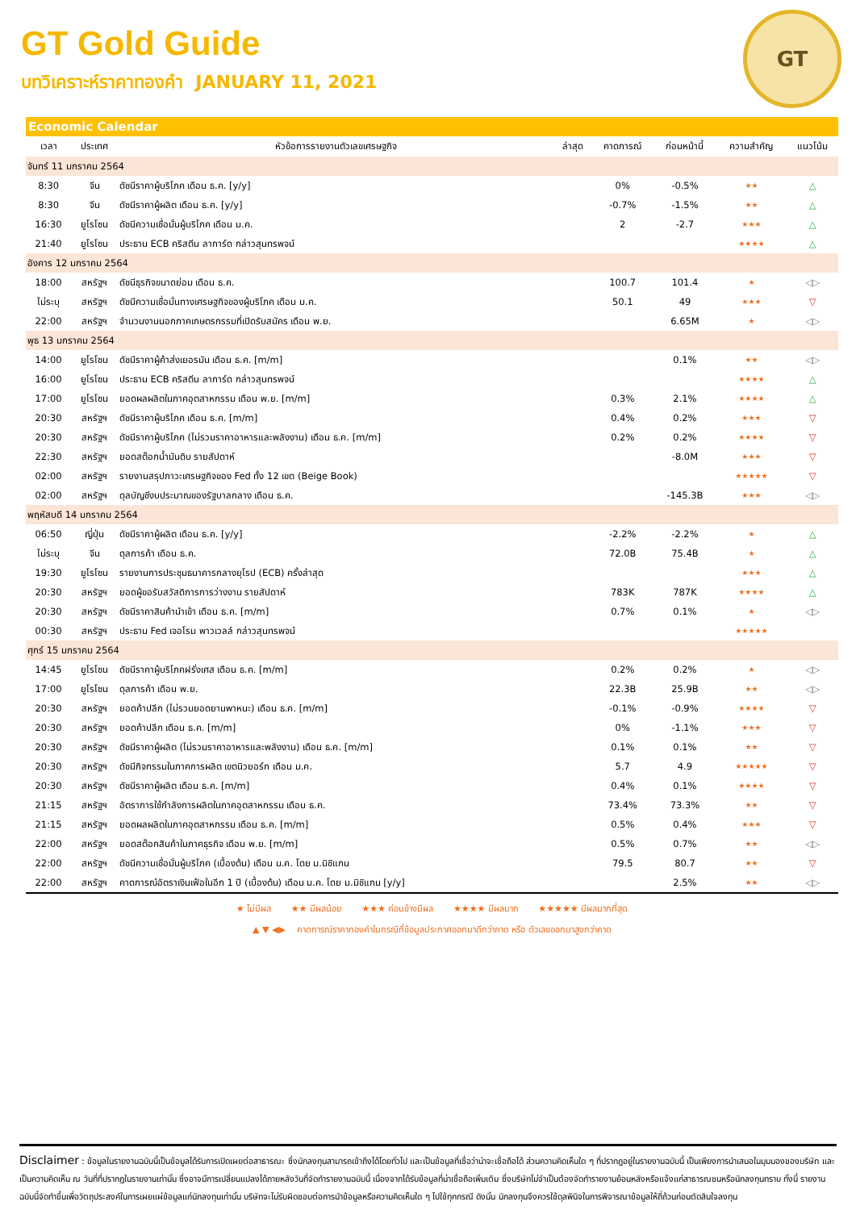GT
GT Gold Guide
บทวิเคราะห์ราคาทองคำ JANUARY 11, 2021
Economic Calendar
| เวลา | ประเทศ | หัวข้อการรายงานตัวเลขเศรษฐกิจ | ล่าสุด | คาดการณ์ | ก่อนหน้านี้ | ความสำคัญ | แนวโน้ม |
| --- | --- | --- | --- | --- | --- | --- | --- |
| จันทร์ 11 มกราคม 2564 | | | | | | | |
| 8:30 | จีน | ดัชนีราคาผู้บริโภค เดือน ธ.ค. [y/y] | | 0% | -0.5% | ★★ | △ |
| 8:30 | จีน | ดัชนีราคาผู้ผลิต เดือน ธ.ค. [y/y] | | -0.7% | -1.5% | ★★ | △ |
| 16:30 | ยูโรโซน | ดัชนีความเชื่อมั่นผู้บริโภค เดือน ม.ค. | | 2 | -2.7 | ★★★ | △ |
| 21:40 | ยูโรโซน | ประธาน ECB คริสตีน ลาการ์ด กล่าวสุนทรพจน์ | | | | ★★★★ | △ |
| อังคาร 12 มกราคม 2564 | | | | | | | |
| 18:00 | สหรัฐฯ | ดัชนีธุรกิจขนาดย่อม เดือน ธ.ค. | | 100.7 | 101.4 | ★ | ◁▷ |
| ไม่ระบุ | สหรัฐฯ | ดัชนีความเชื่อมั่นทางเศรษฐกิจของผู้บริโภค เดือน ม.ค. | | 50.1 | 49 | ★★★ | ▽ |
| 22:00 | สหรัฐฯ | จำนวนงานนอกภาคเกษตรกรรมที่เปิดรับสมัคร เดือน พ.ย. | | | 6.65M | ★ | ◁▷ |
| พุธ 13 มกราคม 2564 | | | | | | | |
| 14:00 | ยูโรโซน | ดัชนีราคาผู้ค้าส่งเยอรมัน เดือน ธ.ค. [m/m] | | | 0.1% | ★★ | ◁▷ |
| 16:00 | ยูโรโซน | ประธาน ECB คริสตีน ลาการ์ด กล่าวสุนทรพจน์ | | | | ★★★★ | △ |
| 17:00 | ยูโรโซน | ยอดผลผลิตในภาคอุตสาหกรรม เดือน พ.ย. [m/m] | | 0.3% | 2.1% | ★★★★ | △ |
| 20:30 | สหรัฐฯ | ดัชนีราคาผู้บริโภค เดือน ธ.ค. [m/m] | | 0.4% | 0.2% | ★★★ | ▽ |
| 20:30 | สหรัฐฯ | ดัชนีราคาผู้บริโภค (ไม่รวมราคาอาหารและพลังงาน) เดือน ธ.ค. [m/m] | | 0.2% | 0.2% | ★★★★ | ▽ |
| 22:30 | สหรัฐฯ | ยอดสต๊อกน้ำมันดิบ รายสัปดาห์ | | | -8.0M | ★★★ | ▽ |
| 02:00 | สหรัฐฯ | รายงานสรุปภาวะเศรษฐกิจของ Fed ทั้ง 12 เขต (Beige Book) | | | | ★★★★★ | ▽ |
| 02:00 | สหรัฐฯ | ดุลบัญชีงบประมาณของรัฐบาลกลาง เดือน ธ.ค. | | | -145.3B | ★★★ | ◁▷ |
| พฤหัสบดี 14 มกราคม 2564 | | | | | | | |
| 06:50 | ญี่ปุ่น | ดัชนีราคาผู้ผลิต เดือน ธ.ค. [y/y] | | -2.2% | -2.2% | ★ | △ |
| ไม่ระบุ | จีน | ดุลการค้า เดือน ธ.ค. | | 72.0B | 75.4B | ★ | △ |
| 19:30 | ยูโรโซน | รายงานการประชุมธนาคารกลางยุโรป (ECB) ครั้งล่าสุด | | | | ★★★ | △ |
| 20:30 | สหรัฐฯ | ยอดผู้ขอรับสวัสดิการการว่างงาน รายสัปดาห์ | | 783K | 787K | ★★★★ | △ |
| 20:30 | สหรัฐฯ | ดัชนีราคาสินค้านำเข้า เดือน ธ.ค. [m/m] | | 0.7% | 0.1% | ★ | ◁▷ |
| 00:30 | สหรัฐฯ | ประธาน Fed เจอโรม พาวเวลล์ กล่าวสุนทรพจน์ | | | | ★★★★★ | |
| ศุกร์ 15 มกราคม 2564 | | | | | | | |
| 14:45 | ยูโรโซน | ดัชนีราคาผู้บริโภคฝรั่งเศส เดือน ธ.ค. [m/m] | | 0.2% | 0.2% | ★ | ◁▷ |
| 17:00 | ยูโรโซน | ดุลการค้า เดือน พ.ย. | | 22.3B | 25.9B | ★★ | ◁▷ |
| 20:30 | สหรัฐฯ | ยอดค้าปลีก (ไม่รวมยอดยานพาหนะ) เดือน ธ.ค. [m/m] | | -0.1% | -0.9% | ★★★★ | ▽ |
| 20:30 | สหรัฐฯ | ยอดค้าปลีก เดือน ธ.ค. [m/m] | | 0% | -1.1% | ★★★ | ▽ |
| 20:30 | สหรัฐฯ | ดัชนีราคาผู้ผลิต (ไม่รวมราคาอาหารและพลังงาน) เดือน ธ.ค. [m/m] | | 0.1% | 0.1% | ★★ | ▽ |
| 20:30 | สหรัฐฯ | ดัชนีกิจกรรมในภาคการผลิต เขตนิวยอร์ก เดือน ม.ค. | | 5.7 | 4.9 | ★★★★★ | ▽ |
| 20:30 | สหรัฐฯ | ดัชนีราคาผู้ผลิต เดือน ธ.ค. [m/m] | | 0.4% | 0.1% | ★★★★ | ▽ |
| 21:15 | สหรัฐฯ | อัตราการใช้กำลังการผลิตในภาคอุตสาหกรรม เดือน ธ.ค. | | 73.4% | 73.3% | ★★ | ▽ |
| 21:15 | สหรัฐฯ | ยอดผลผลิตในภาคอุตสาหกรรม เดือน ธ.ค. [m/m] | | 0.5% | 0.4% | ★★★ | ▽ |
| 22:00 | สหรัฐฯ | ยอดสต๊อกสินค้าในภาคธุรกิจ เดือน พ.ย. [m/m] | | 0.5% | 0.7% | ★★ | ◁▷ |
| 22:00 | สหรัฐฯ | ดัชนีความเชื่อมั่นผู้บริโภค (เบื้องต้น) เดือน ม.ค. โดย ม.มิชิแกน | | 79.5 | 80.7 | ★★ | ▽ |
| 22:00 | สหรัฐฯ | คาดการณ์อัตราเงินเฟ้อในอีก 1 ปี (เบื้องต้น) เดือน ม.ค. โดย ม.มิชิแกน [y/y] | | | 2.5% | ★★ | ◁▷ |
★ ไม่มีผล ★★ มีผลน้อย ★★★ ค่อนข้างมีผล ★★★★ มีผลมาก ★★★★★ มีผลมากที่สุด
▲ ▼ ◀▶ คาดการณ์ราคาทองคำในกรณีที่ข้อมูลประกาศออกมาดีกว่าคาด หรือ ตัวเลขออกมาสูงกว่าคาด
Disclaimer : ข้อมูลในรายงานฉบับนี้เป็นข้อมูลได้รับการเปิดเผยต่อสาธารณะ ซึ่งนักลงทุนสามารถเข้าถึงได้โดยทั่วไป และเป็นข้อมูลที่เชื่อว่าน่าจะเชื่อถือได้ ส่วนความคิดเห็นใด ๆ ที่ปรากฎอยู่ในรายงานฉบับนี้ เป็นเพียงการนำเสนอในมุมมองของบริษัท และเป็นความคิดเห็น ณ วันที่ที่ปรากฎในรายงานเท่านั้น ซึ่งอาจมีการเปลี่ยนแปลงได้ภายหลังวันที่จัดทำรายงานฉบับนี้ เนื่องจากได้รับข้อมูลที่น่าเชื่อถือเพิ่มเติม ซึ่งบริษัทไม่จำเป็นต้องจัดทำรายงานย้อนหลังหรือแจ้งแก่สาธารณชนหรือนักลงทุนทราบ ทั้งนี้ รายงานฉบับนี้จัดทำขึ้นเพื่อวัตถุประสงค์ในการเผยแผ่ข้อมูลแก่นักลงทุนเท่านั้น บริษัทจะไม่รับผิดชอบต่อการนำข้อมูลหรือความคิดเห็นใด ๆ ไปใช้ทุกกรณี ดังนั้น นักลงทุนจึงควรใช้ดุลพินิจในการพิจารณาข้อมูลให้ถี่ถ้วนก่อนตัดสินใจลงทุน